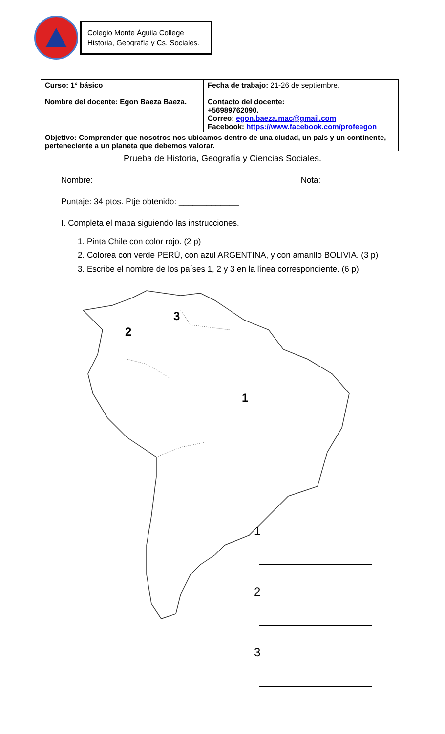Colegio Monte Águila College
Historia, Geografía y Cs. Sociales.
| Curso: 1° básico Nombre del docente: Egon Baeza Baeza. | Fecha de trabajo: 21-26 de septiembre. Contacto del docente: +56989762090. Correo: egon.baeza.mac@gmail.com Facebook: https://www.facebook.com/profeegon |
| Objetivo: Comprender que nosotros nos ubicamos dentro de una ciudad, un país y un continente, perteneciente a un planeta que debemos valorar. | |
Prueba de Historia, Geografía y Ciencias Sociales.
Nombre: ____________________________________________ Nota:
Puntaje: 34 ptos. Ptje obtenido: _____________
I. Completa el mapa siguiendo las instrucciones.
1. Pinta Chile con color rojo. (2 p)
2. Colorea con verde PERÚ, con azul ARGENTINA, y con amarillo BOLIVIA. (3 p)
3. Escribe el nombre de los países 1, 2 y 3 en la línea correspondiente. (6 p)
2
3
1
1
2
3